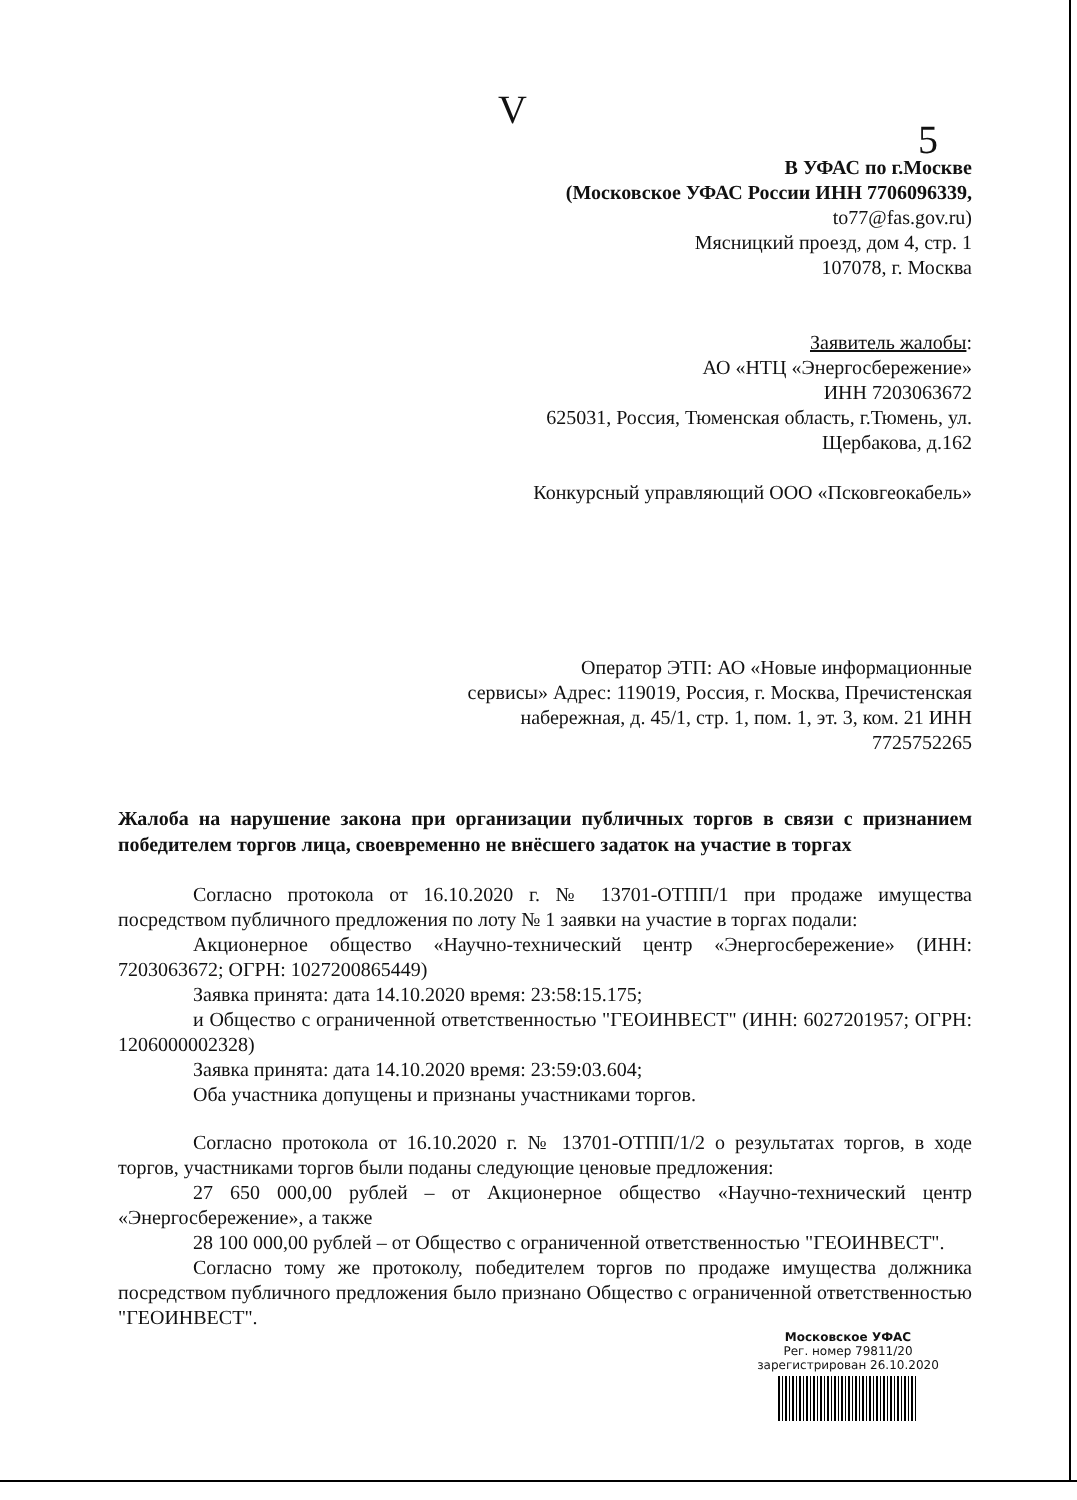V 5
В УФАС по г.Москве
(Московское УФАС России ИНН 7706096339,
to77@fas.gov.ru)
Мясницкий проезд, дом 4, стр. 1
107078, г. Москва
Заявитель жалобы:
АО «НТЦ «Энергосбережение»
ИНН 7203063672
625031, Россия, Тюменская область, г.Тюмень, ул.
Щербакова, д.162
Конкурсный управляющий ООО «Псковгеокабель»
Оператор ЭТП: АО «Новые информационные
сервисы» Адрес: 119019, Россия, г. Москва, Пречистенская
набережная, д. 45/1, стр. 1, пом. 1, эт. 3, ком. 21 ИНН
7725752265
Жалоба на нарушение закона при организации публичных торгов в связи с признанием победителем торгов лица, своевременно не внёсшего задаток на участие в торгах
Согласно протокола от 16.10.2020 г. № 13701-ОТПП/1 при продаже имущества посредством публичного предложения по лоту № 1 заявки на участие в торгах подали:
Акционерное общество «Научно-технический центр «Энергосбережение» (ИНН: 7203063672; ОГРН: 1027200865449)
Заявка принята: дата 14.10.2020 время: 23:58:15.175;
и Общество с ограниченной ответственностью "ГЕОИНВЕСТ" (ИНН: 6027201957; ОГРН: 1206000002328)
Заявка принята: дата 14.10.2020 время: 23:59:03.604;
Оба участника допущены и признаны участниками торгов.
Согласно протокола от 16.10.2020 г. № 13701-ОТПП/1/2 о результатах торгов, в ходе торгов, участниками торгов были поданы следующие ценовые предложения:
27 650 000,00 рублей – от Акционерное общество «Научно-технический центр «Энергосбережение», а также
28 100 000,00 рублей – от Общество с ограниченной ответственностью "ГЕОИНВЕСТ".
Согласно тому же протоколу, победителем торгов по продаже имущества должника посредством публичного предложения было признано Общество с ограниченной ответственностью "ГЕОИНВЕСТ".
Московское УФАС
Рег. номер 79811/20
зарегистрирован 26.10.2020